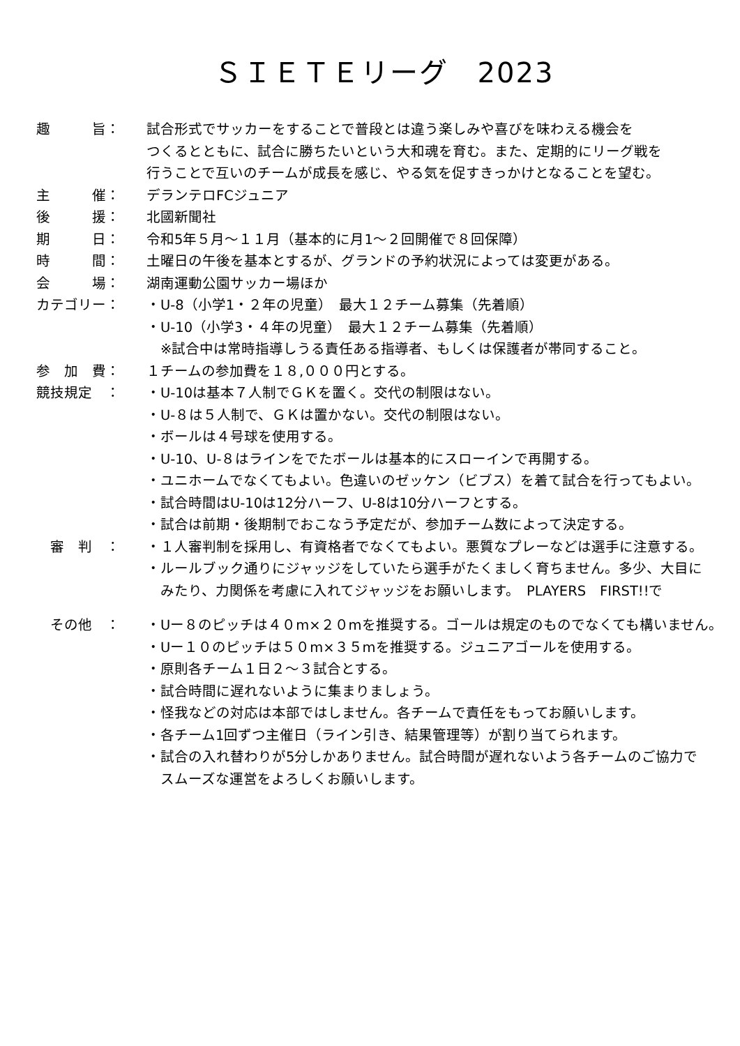ＳＩＥＴＥリーグ　2023
趣　　　旨： 試合形式でサッカーをすることで普段とは違う楽しみや喜びを味わえる機会を
つくるとともに、試合に勝ちたいという大和魂を育む。また、定期的にリーグ戦を
行うことで互いのチームが成長を感じ、やる気を促すきっかけとなることを望む。
主　　　催： デランテロFCジュニア
後　　　援： 北國新聞社
期　　　日： 令和5年５月～１１月（基本的に月1～２回開催で８回保障）
時　　　間： 土曜日の午後を基本とするが、グランドの予約状況によっては変更がある。
会　　　場： 湖南運動公園サッカー場ほか
カテゴリー： ・U-8（小学1・２年の児童）　最大１２チーム募集（先着順）
・U-10（小学3・４年の児童）　最大１２チーム募集（先着順）
　※試合中は常時指導しうる責任ある指導者、もしくは保護者が帯同すること。
参　加　費： １チームの参加費を１８,０００円とする。
競技規定　： ・U-10は基本７人制でＧＫを置く。交代の制限はない。
・U-８は５人制で、ＧＫは置かない。交代の制限はない。
・ボールは４号球を使用する。
・U-10、U-８はラインをでたボールは基本的にスローインで再開する。
・ユニホームでなくてもよい。色違いのゼッケン（ビブス）を着て試合を行ってもよい。
・試合時間はU-10は12分ハーフ、U-8は10分ハーフとする。
・試合は前期・後期制でおこなう予定だが、参加チーム数によって決定する。
　審　判　： ・１人審判制を採用し、有資格者でなくてもよい。悪質なプレーなどは選手に注意する。
・ルールブック通りにジャッジをしていたら選手がたくましく育ちません。多少、大目に
　みたり、力関係を考慮に入れてジャッジをお願いします。　PLAYERS　FIRST!!で
　その他　： ・Uー８のピッチは４０m×２０mを推奨する。ゴールは規定のものでなくても構いません。
・Uー１０のピッチは５０m×３５mを推奨する。ジュニアゴールを使用する。
・原則各チーム１日２～３試合とする。
・試合時間に遅れないように集まりましょう。
・怪我などの対応は本部ではしません。各チームで責任をもってお願いします。
・各チーム1回ずつ主催日（ライン引き、結果管理等）が割り当てられます。
・試合の入れ替わりが5分しかありません。試合時間が遅れないよう各チームのご協力で
　スムーズな運営をよろしくお願いします。